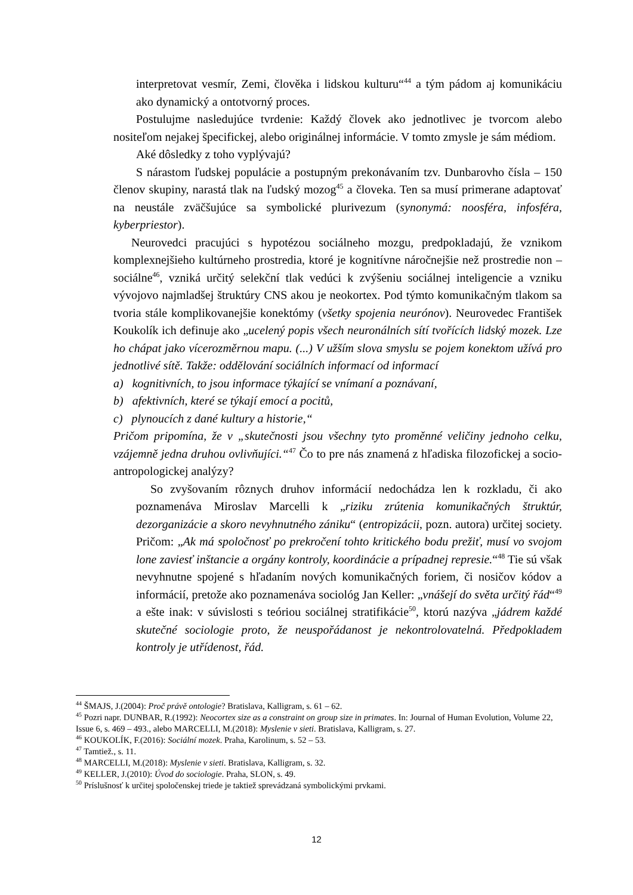interpretovat vesmír, Zemi, člověka i lidskou kulturu“<sup>44</sup> a tým pádom aj komunikáciu ako dynamický a ontotvorný proces.
Postulujme nasledujúce tvrdenie: Každý človek ako jednotlivec je tvorcom alebo nositeľom nejakej špecifickej, alebo originálnej informácie. V tomto zmysle je sám médiom.
Aké dôsledky z toho vyplývajú?
S nárastom ľudskej populácie a postupným prekonávaním tzv. Dunbarovho čísla – 150 členov skupiny, narastá tlak na ľudský mozog<sup>45</sup> a človeka. Ten sa musí primerane adaptovať na neustále zväčšujúce sa symbolické plurivezum (synonymá: noosféra, infosféra, kyberpriestor).
Neurovedci pracujúci s hypotézou sociálneho mozgu, predpokladajú, že vznikom komplexnejšieho kultúrneho prostredia, ktoré je kognitívne náročnejšie než prostredie non – sociálne<sup>46</sup>, vzniká určitý selekční tlak vedúci k zvýšeniu sociálnej inteligencie a vzniku vývojovo najmladšej štruktúry CNS akou je neokortex. Pod týmto komunikačným tlakom sa tvoria stále komplikovanejšie konektómy (všetky spojenia neurónov). Neurovedec František Koukolík ich definuje ako „ucelený popis všech neuronálních sítí tvořících lidský mozek. Lze ho chápat jako vícerozměrnou mapu. (...) V užším slova smyslu se pojem konektom užívá pro jednotlivé sítě. Takže: oddělování sociálních informací od informací
a) kognitivních, to jsou informace týkající se vnímaní a poznávaní,
b) afektivních, které se týkají emocí a pocitů,
c) plynoucích z dané kultury a historie,“
Pričom pripomína, že v „skutečnosti jsou všechny tyto proměnné veličiny jednoho celku, vzájemně jedna druhou ovlivňujíci.“<sup>47</sup> Čo to pre nás znamená z hľadiska filozofickej a socio-antropologickej analýzy?
So zvyšovaním rôznych druhov informácií nedochádza len k rozkladu, či ako poznamenáva Miroslav Marcelli k „riziku zrútenia komunikačných štruktúr, dezorganizácie a skoro nevyhnutného zániku“ (entropizácii, pozn. autora) určitej society. Pričom: „Ak má spoločnosť po prekročení tohto kritického bodu prežiť, musí vo svojom lone zaviesť inštancie a orgány kontroly, koordinácie a prípadnej represie.“<sup>48</sup> Tie sú však nevyhnutne spojené s hľadaním nových komunikačných foriem, či nosičov kódov a informácií, pretože ako poznamenáva sociológ Jan Keller: „vnášejí do světa určitý řád“<sup>49</sup> a ešte inak: v súvislosti s teóriou sociálnej stratifikácie<sup>50</sup>, ktorú nazýva „jádrem každé skutečné sociologie proto, že neuspořádanost je nekontrolovatelná. Předpokladem kontroly je utřídenost, řád.
<sup>44</sup> ŠMAJS, J.(2004): Proč právě ontologie? Bratislava, Kalligram, s. 61 – 62.
<sup>45</sup> Pozri napr. DUNBAR, R.(1992): Neocortex size as a constraint on group size in primates. In: Journal of Human Evolution, Volume 22, Issue 6, s. 469 – 493., alebo MARCELLI, M.(2018): Myslenie v sieti. Bratislava, Kalligram, s. 27.
<sup>46</sup> KOUKOLÍK, F.(2016): Sociální mozek. Praha, Karolinum, s. 52 – 53.
<sup>47</sup> Tamtiež., s. 11.
<sup>48</sup> MARCELLI, M.(2018): Myslenie v sieti. Bratislava, Kalligram, s. 32.
<sup>49</sup> KELLER, J.(2010): Úvod do sociologie. Praha, SLON, s. 49.
<sup>50</sup> Príslušnosť k určitej spoločenskej triede je taktiež sprevádzaná symbolickými prvkami.
12